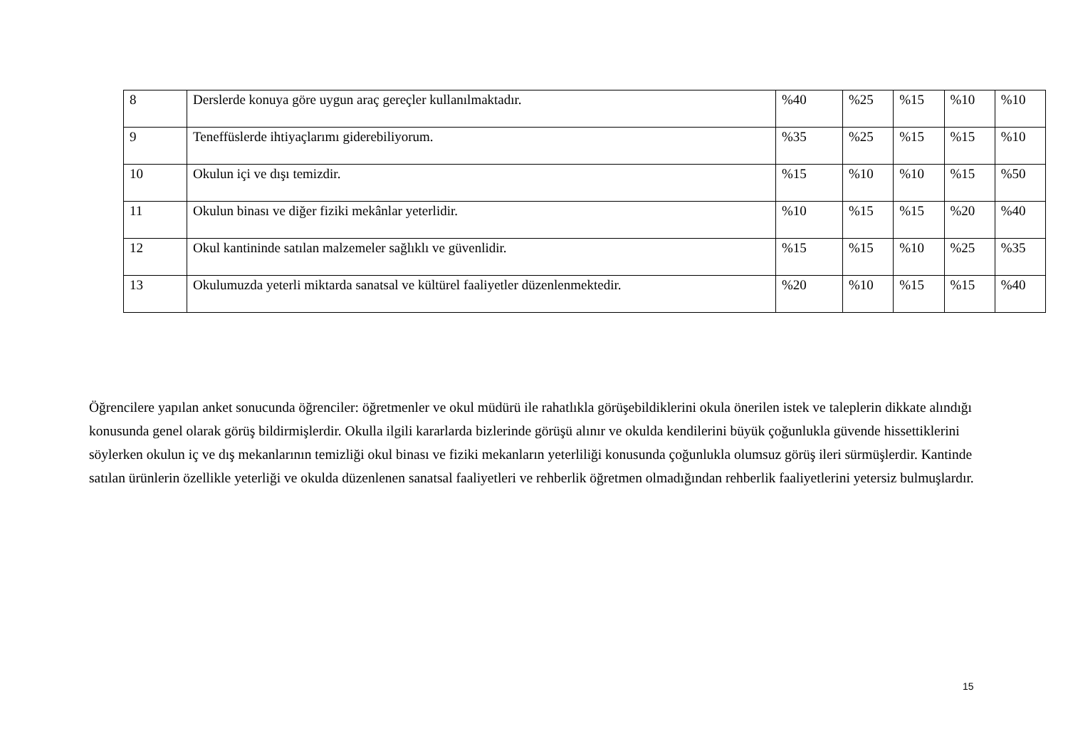| 8 | Derslerde konuya göre uygun araç gereçler kullanılmaktadır. | %40 | %25 | %15 | %10 | %10 |
| 9 | Teneffüslerde ihtiyaçlarımı giderebiliyorum. | %35 | %25 | %15 | %15 | %10 |
| 10 | Okulun içi ve dışı temizdir. | %15 | %10 | %10 | %15 | %50 |
| 11 | Okulun binası ve diğer fiziki mekânlar yeterlidir. | %10 | %15 | %15 | %20 | %40 |
| 12 | Okul kantininde satılan malzemeler sağlıklı ve güvenlidir. | %15 | %15 | %10 | %25 | %35 |
| 13 | Okulumuzda yeterli miktarda sanatsal ve kültürel faaliyetler düzenlenmektedir. | %20 | %10 | %15 | %15 | %40 |
Öğrencilere yapılan anket sonucunda öğrenciler: öğretmenler ve okul müdürü ile rahatlıkla görüşebildiklerini okula önerilen istek ve taleplerin dikkate alındığı konusunda genel olarak görüş bildirmişlerdir. Okulla ilgili kararlarda bizlerinde görüşü alınır ve okulda kendilerini büyük çoğunlukla güvende hissettiklerini söylerken okulun iç ve dış mekanlarının temizliği okul binası ve fiziki mekanların yeterliliği konusunda çoğunlukla olumsuz görüş ileri sürmüşlerdir. Kantinde satılan ürünlerin özellikle yeterliği ve okulda düzenlenen sanatsal faaliyetleri ve rehberlik öğretmen olmadığından rehberlik faaliyetlerini yetersiz bulmuşlardır.
15